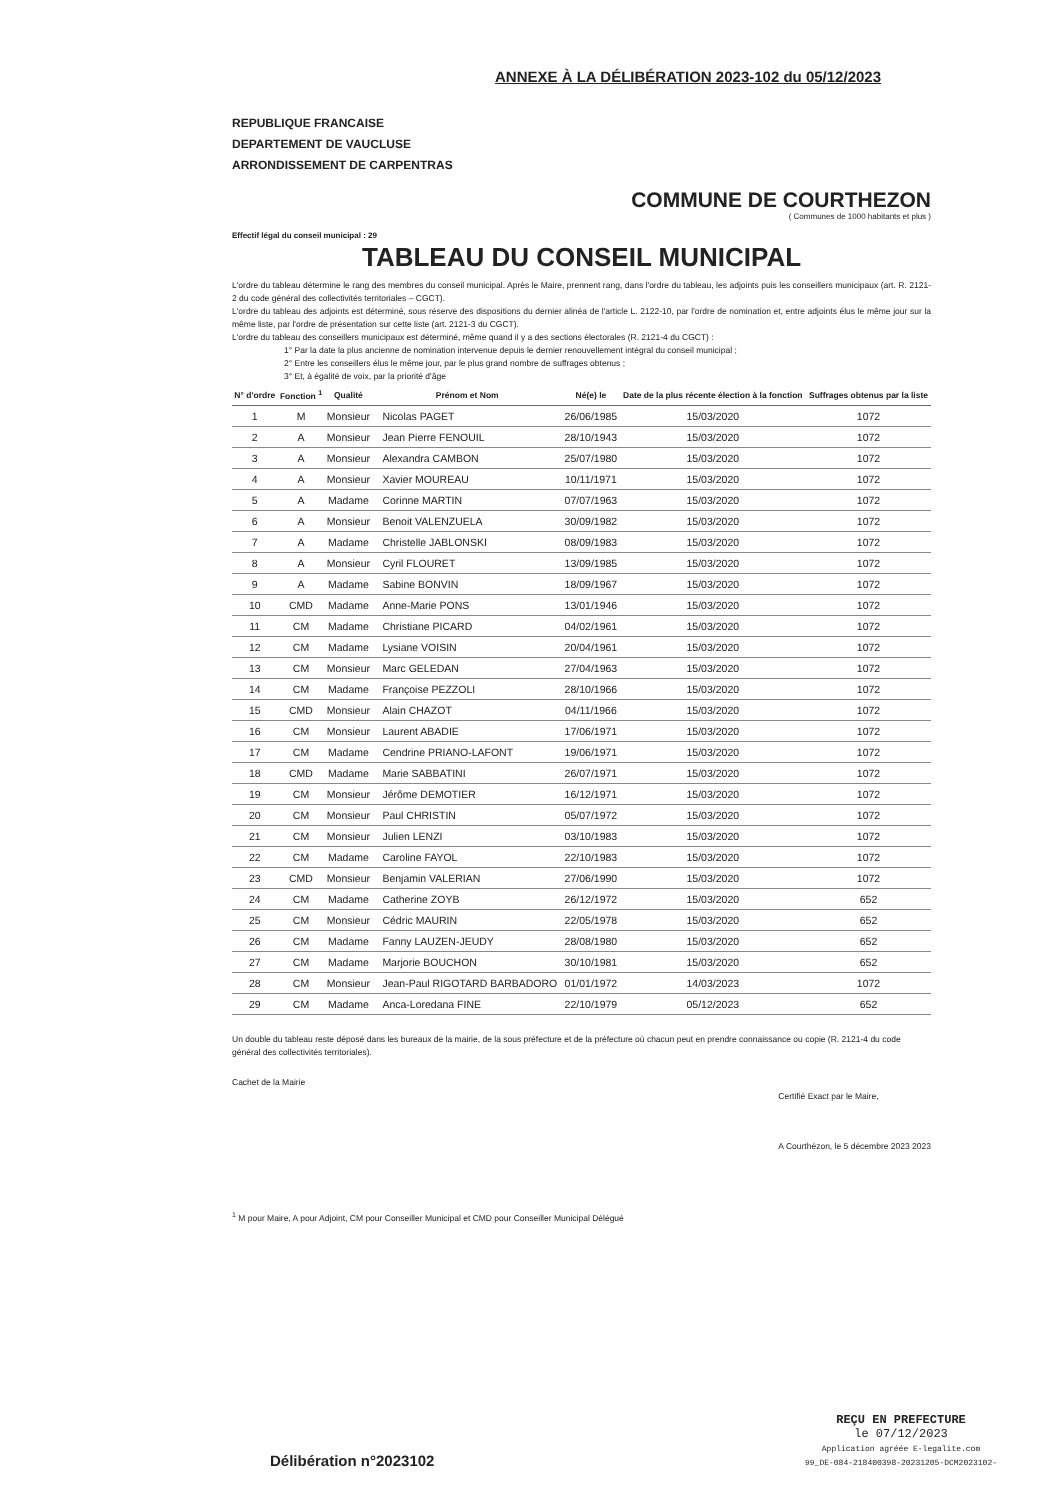ANNEXE À LA DÉLIBÉRATION 2023-102 du 05/12/2023
REPUBLIQUE FRANCAISE
DEPARTEMENT DE VAUCLUSE
ARRONDISSEMENT DE CARPENTRAS
COMMUNE DE COURTHEZON
( Communes de 1000 habitants et plus )
Effectif légal du conseil municipal : 29
TABLEAU DU CONSEIL MUNICIPAL
L'ordre du tableau détermine le rang des membres du conseil municipal. Après le Maire, prennent rang, dans l'ordre du tableau, les adjoints puis les conseillers municipaux (art. R. 2121-2 du code général des collectivités territoriales – CGCT).
L'ordre du tableau des adjoints est déterminé, sous réserve des dispositions du dernier alinéa de l'article L. 2122-10, par l'ordre de nomination et, entre adjoints élus le même jour sur la même liste, par l'ordre de présentation sur cette liste (art. 2121-3 du CGCT).
L'ordre du tableau des conseillers municipaux est déterminé, même quand il y a des sections électorales (R. 2121-4 du CGCT) :
1° Par la date la plus ancienne de nomination intervenue depuis le dernier renouvellement intégral du conseil municipal ;
2° Entre les conseillers élus le même jour, par le plus grand nombre de suffrages obtenus ;
3° Et, à égalité de voix, par la priorité d'âge
| N° d'ordre | Fonction <sup>1</sup> | Qualité | Prénom et Nom | Né(e) le | Date de la plus récente élection à la fonction | Suffrages obtenus par la liste |
| --- | --- | --- | --- | --- | --- | --- |
| 1 | M | Monsieur | Nicolas PAGET | 26/06/1985 | 15/03/2020 | 1072 |
| 2 | A | Monsieur | Jean Pierre FENOUIL | 28/10/1943 | 15/03/2020 | 1072 |
| 3 | A | Monsieur | Alexandra CAMBON | 25/07/1980 | 15/03/2020 | 1072 |
| 4 | A | Monsieur | Xavier MOUREAU | 10/11/1971 | 15/03/2020 | 1072 |
| 5 | A | Madame | Corinne MARTIN | 07/07/1963 | 15/03/2020 | 1072 |
| 6 | A | Monsieur | Benoit VALENZUELA | 30/09/1982 | 15/03/2020 | 1072 |
| 7 | A | Madame | Christelle JABLONSKI | 08/09/1983 | 15/03/2020 | 1072 |
| 8 | A | Monsieur | Cyril FLOURET | 13/09/1985 | 15/03/2020 | 1072 |
| 9 | A | Madame | Sabine BONVIN | 18/09/1967 | 15/03/2020 | 1072 |
| 10 | CMD | Madame | Anne-Marie PONS | 13/01/1946 | 15/03/2020 | 1072 |
| 11 | CM | Madame | Christiane PICARD | 04/02/1961 | 15/03/2020 | 1072 |
| 12 | CM | Madame | Lysiane VOISIN | 20/04/1961 | 15/03/2020 | 1072 |
| 13 | CM | Monsieur | Marc GELEDAN | 27/04/1963 | 15/03/2020 | 1072 |
| 14 | CM | Madame | Françoise PEZZOLI | 28/10/1966 | 15/03/2020 | 1072 |
| 15 | CMD | Monsieur | Alain CHAZOT | 04/11/1966 | 15/03/2020 | 1072 |
| 16 | CM | Monsieur | Laurent ABADIE | 17/06/1971 | 15/03/2020 | 1072 |
| 17 | CM | Madame | Cendrine PRIANO-LAFONT | 19/06/1971 | 15/03/2020 | 1072 |
| 18 | CMD | Madame | Marie SABBATINI | 26/07/1971 | 15/03/2020 | 1072 |
| 19 | CM | Monsieur | Jérôme DEMOTIER | 16/12/1971 | 15/03/2020 | 1072 |
| 20 | CM | Monsieur | Paul CHRISTIN | 05/07/1972 | 15/03/2020 | 1072 |
| 21 | CM | Monsieur | Julien LENZI | 03/10/1983 | 15/03/2020 | 1072 |
| 22 | CM | Madame | Caroline FAYOL | 22/10/1983 | 15/03/2020 | 1072 |
| 23 | CMD | Monsieur | Benjamin VALERIAN | 27/06/1990 | 15/03/2020 | 1072 |
| 24 | CM | Madame | Catherine ZOYB | 26/12/1972 | 15/03/2020 | 652 |
| 25 | CM | Monsieur | Cédric MAURIN | 22/05/1978 | 15/03/2020 | 652 |
| 26 | CM | Madame | Fanny LAUZEN-JEUDY | 28/08/1980 | 15/03/2020 | 652 |
| 27 | CM | Madame | Marjorie BOUCHON | 30/10/1981 | 15/03/2020 | 652 |
| 28 | CM | Monsieur | Jean-Paul RIGOTARD BARBADORO | 01/01/1972 | 14/03/2023 | 1072 |
| 29 | CM | Madame | Anca-Loredana FINE | 22/10/1979 | 05/12/2023 | 652 |
Un double du tableau reste déposé dans les bureaux de la mairie, de la sous préfecture et de la préfecture où chacun peut en prendre connaissance ou copie (R. 2121-4 du code général des collectivités territoriales).
Cachet de la Mairie
Certifié Exact par le Maire,
A Courthézon, le 5 décembre 2023 2023
<sup>1</sup> M pour Maire, A pour Adjoint, CM pour Conseiller Municipal et CMD pour Conseiller Municipal Délégué
Délibération n°2023102
REÇU EN PREFECTURE
le 07/12/2023
Application agréée E-legalite.com
99_DE-084-218400398-20231205-DCM2023102-